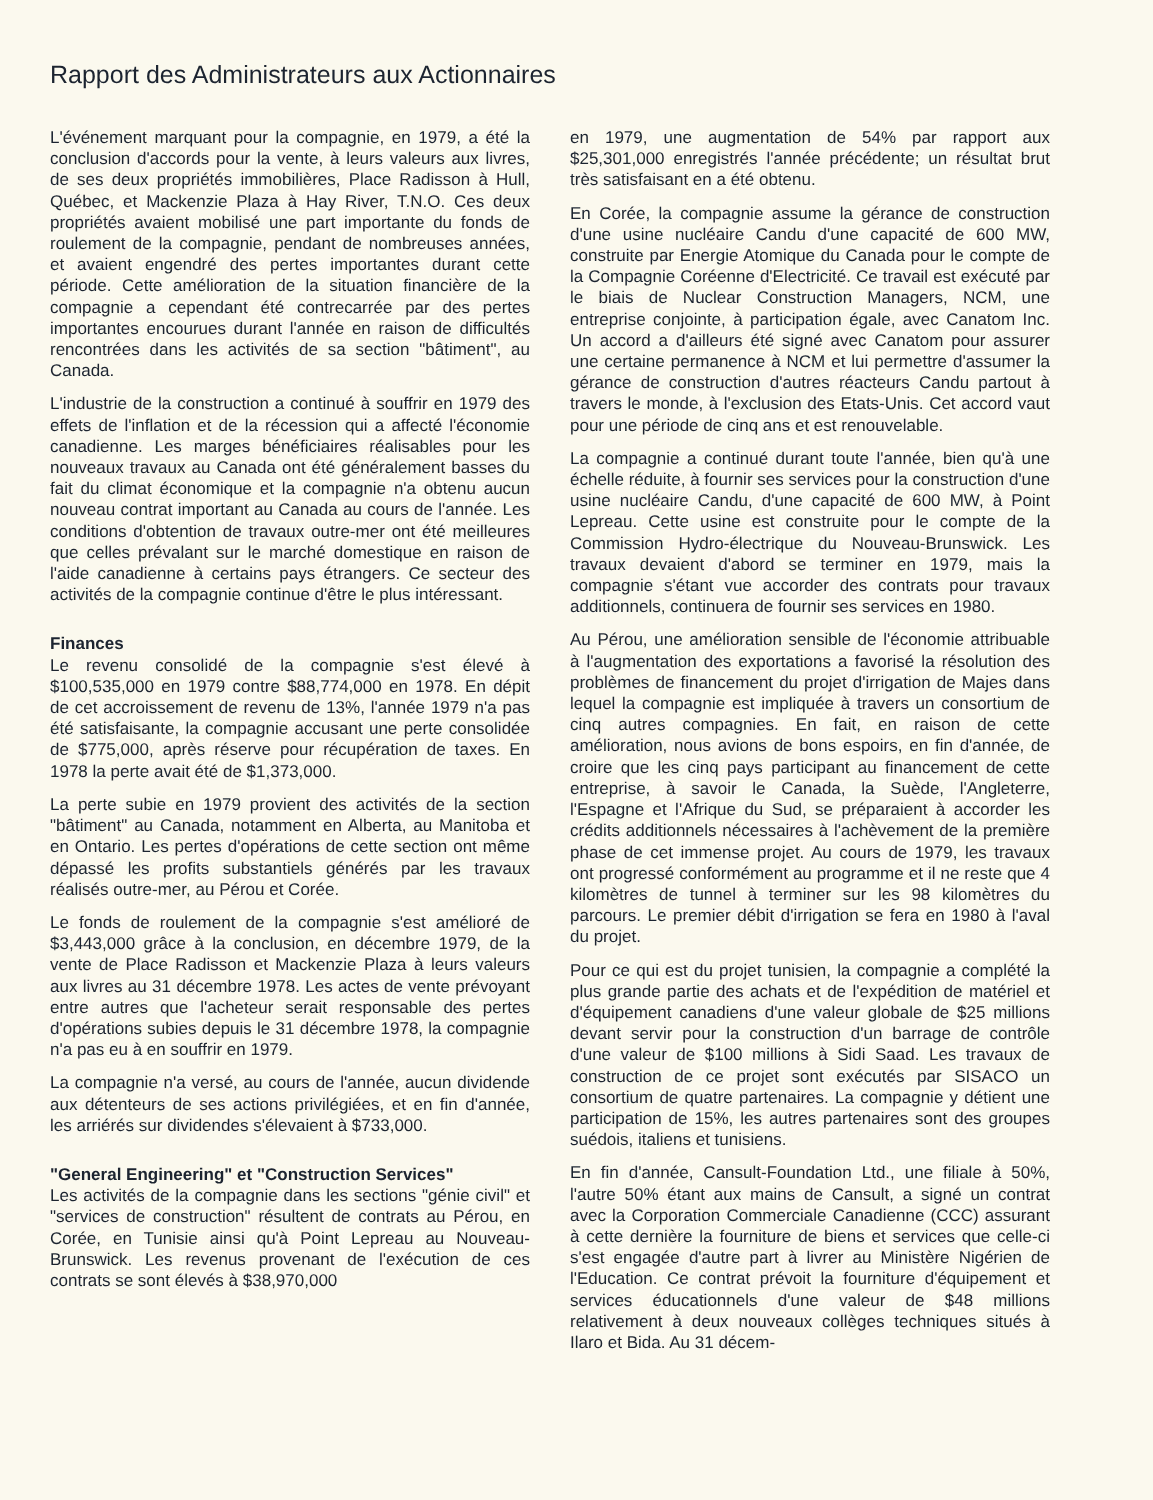Rapport des Administrateurs aux Actionnaires
L'événement marquant pour la compagnie, en 1979, a été la conclusion d'accords pour la vente, à leurs valeurs aux livres, de ses deux propriétés immobilières, Place Radisson à Hull, Québec, et Mackenzie Plaza à Hay River, T.N.O. Ces deux propriétés avaient mobilisé une part importante du fonds de roulement de la compagnie, pendant de nombreuses années, et avaient engendré des pertes importantes durant cette période. Cette amélioration de la situation financière de la compagnie a cependant été contrecarrée par des pertes importantes encourues durant l'année en raison de difficultés rencontrées dans les activités de sa section "bâtiment", au Canada.
L'industrie de la construction a continué à souffrir en 1979 des effets de l'inflation et de la récession qui a affecté l'économie canadienne. Les marges bénéficiaires réalisables pour les nouveaux travaux au Canada ont été généralement basses du fait du climat économique et la compagnie n'a obtenu aucun nouveau contrat important au Canada au cours de l'année. Les conditions d'obtention de travaux outre-mer ont été meilleures que celles prévalant sur le marché domestique en raison de l'aide canadienne à certains pays étrangers. Ce secteur des activités de la compagnie continue d'être le plus intéressant.
Finances
Le revenu consolidé de la compagnie s'est élevé à $100,535,000 en 1979 contre $88,774,000 en 1978. En dépit de cet accroissement de revenu de 13%, l'année 1979 n'a pas été satisfaisante, la compagnie accusant une perte consolidée de $775,000, après réserve pour récupération de taxes. En 1978 la perte avait été de $1,373,000.
La perte subie en 1979 provient des activités de la section "bâtiment" au Canada, notamment en Alberta, au Manitoba et en Ontario. Les pertes d'opérations de cette section ont même dépassé les profits substantiels générés par les travaux réalisés outre-mer, au Pérou et Corée.
Le fonds de roulement de la compagnie s'est amélioré de $3,443,000 grâce à la conclusion, en décembre 1979, de la vente de Place Radisson et Mackenzie Plaza à leurs valeurs aux livres au 31 décembre 1978. Les actes de vente prévoyant entre autres que l'acheteur serait responsable des pertes d'opérations subies depuis le 31 décembre 1978, la compagnie n'a pas eu à en souffrir en 1979.
La compagnie n'a versé, au cours de l'année, aucun dividende aux détenteurs de ses actions privilégiées, et en fin d'année, les arriérés sur dividendes s'élevaient à $733,000.
"General Engineering" et "Construction Services"
Les activités de la compagnie dans les sections "génie civil" et "services de construction" résultent de contrats au Pérou, en Corée, en Tunisie ainsi qu'à Point Lepreau au Nouveau-Brunswick. Les revenus provenant de l'exécution de ces contrats se sont élevés à $38,970,000
en 1979, une augmentation de 54% par rapport aux $25,301,000 enregistrés l'année précédente; un résultat brut très satisfaisant en a été obtenu.
En Corée, la compagnie assume la gérance de construction d'une usine nucléaire Candu d'une capacité de 600 MW, construite par Energie Atomique du Canada pour le compte de la Compagnie Coréenne d'Electricité. Ce travail est exécuté par le biais de Nuclear Construction Managers, NCM, une entreprise conjointe, à participation égale, avec Canatom Inc. Un accord a d'ailleurs été signé avec Canatom pour assurer une certaine permanence à NCM et lui permettre d'assumer la gérance de construction d'autres réacteurs Candu partout à travers le monde, à l'exclusion des Etats-Unis. Cet accord vaut pour une période de cinq ans et est renouvelable.
La compagnie a continué durant toute l'année, bien qu'à une échelle réduite, à fournir ses services pour la construction d'une usine nucléaire Candu, d'une capacité de 600 MW, à Point Lepreau. Cette usine est construite pour le compte de la Commission Hydro-électrique du Nouveau-Brunswick. Les travaux devaient d'abord se terminer en 1979, mais la compagnie s'étant vue accorder des contrats pour travaux additionnels, continuera de fournir ses services en 1980.
Au Pérou, une amélioration sensible de l'économie attribuable à l'augmentation des exportations a favorisé la résolution des problèmes de financement du projet d'irrigation de Majes dans lequel la compagnie est impliquée à travers un consortium de cinq autres compagnies. En fait, en raison de cette amélioration, nous avions de bons espoirs, en fin d'année, de croire que les cinq pays participant au financement de cette entreprise, à savoir le Canada, la Suède, l'Angleterre, l'Espagne et l'Afrique du Sud, se préparaient à accorder les crédits additionnels nécessaires à l'achèvement de la première phase de cet immense projet. Au cours de 1979, les travaux ont progressé conformément au programme et il ne reste que 4 kilomètres de tunnel à terminer sur les 98 kilomètres du parcours. Le premier débit d'irrigation se fera en 1980 à l'aval du projet.
Pour ce qui est du projet tunisien, la compagnie a complété la plus grande partie des achats et de l'expédition de matériel et d'équipement canadiens d'une valeur globale de $25 millions devant servir pour la construction d'un barrage de contrôle d'une valeur de $100 millions à Sidi Saad. Les travaux de construction de ce projet sont exécutés par SISACO un consortium de quatre partenaires. La compagnie y détient une participation de 15%, les autres partenaires sont des groupes suédois, italiens et tunisiens.
En fin d'année, Cansult-Foundation Ltd., une filiale à 50%, l'autre 50% étant aux mains de Cansult, a signé un contrat avec la Corporation Commerciale Canadienne (CCC) assurant à cette dernière la fourniture de biens et services que celle-ci s'est engagée d'autre part à livrer au Ministère Nigérien de l'Education. Ce contrat prévoit la fourniture d'équipement et services éducationnels d'une valeur de $48 millions relativement à deux nouveaux collèges techniques situés à Ilaro et Bida. Au 31 décem-